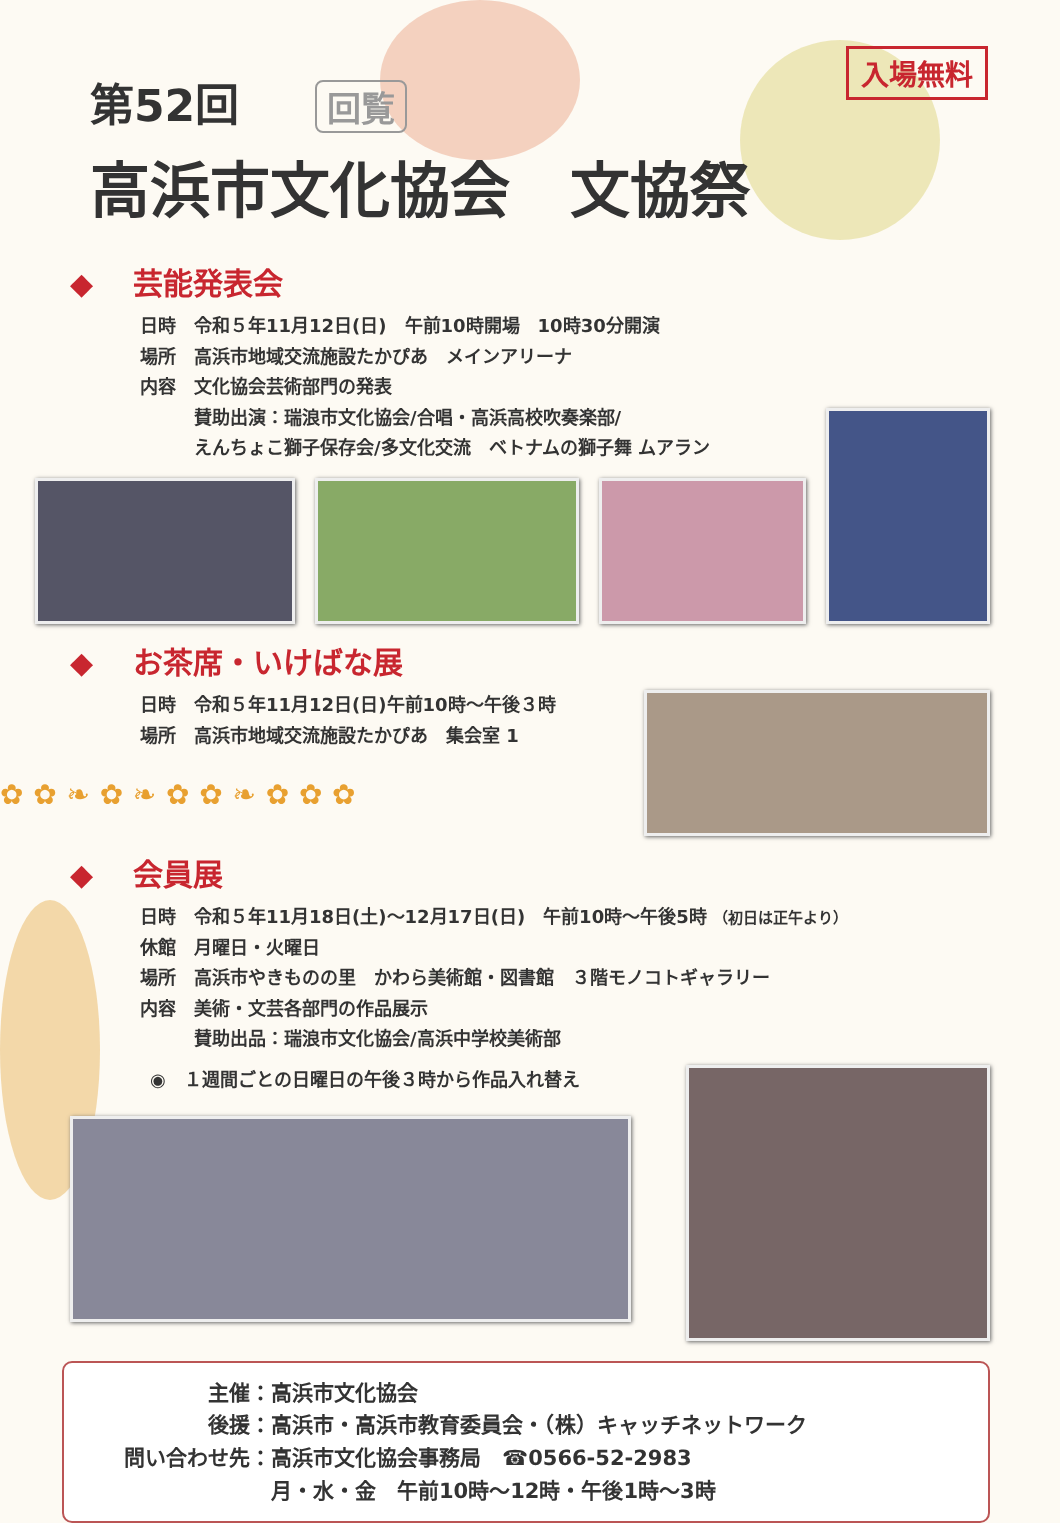入場無料
第52回 回覧
高浜市文化協会　文協祭
◆ 芸能発表会
日時　令和５年11月12日(日)　午前10時開場　10時30分開演
場所　高浜市地域交流施設たかぴあ　メインアリーナ
内容　文化協会芸術部門の発表
　　　賛助出演：瑞浪市文化協会/合唱・高浜高校吹奏楽部/
　　　えんちょこ獅子保存会/多文化交流　ベトナムの獅子舞 ムアラン
◆ お茶席・いけばな展
日時　令和５年11月12日(日)午前10時～午後３時
場所　高浜市地域交流施設たかぴあ　集会室 1
✿ ✿ ❧ ✿ ❧ ✿ ✿ ❧ ✿ ✿ ✿
◆ 会員展
日時　令和５年11月18日(土)～12月17日(日)　午前10時～午後5時 （初日は正午より）
休館　月曜日・火曜日
場所　高浜市やきものの里　かわら美術館・図書館　３階モノコトギャラリー
内容　美術・文芸各部門の作品展示
　　　賛助出品：瑞浪市文化協会/高浜中学校美術部
◉　１週間ごとの日曜日の午後３時から作品入れ替え
　　　　主催：高浜市文化協会
　　　　後援：高浜市・高浜市教育委員会・（株）キャッチネットワーク
問い合わせ先：高浜市文化協会事務局　☎0566-52-2983
　　　　　　　月・水・金　午前10時～12時・午後1時～3時